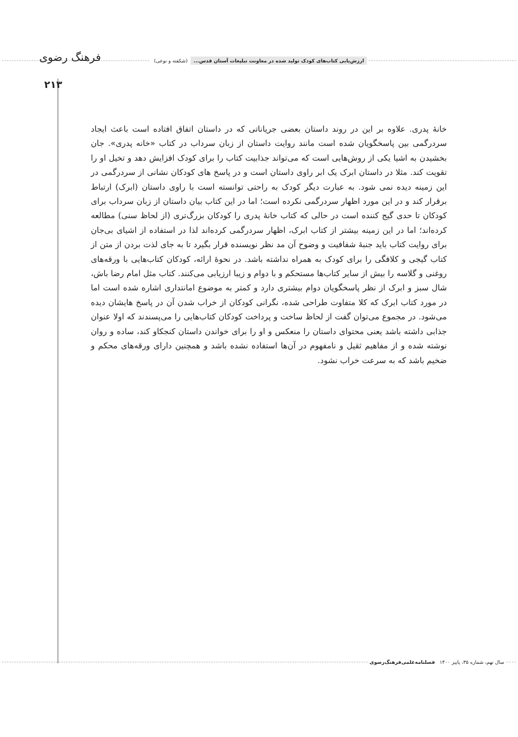ارزش‌یابی کتاب‌های کودک تولید شده در معاونت تبلیغات آستان قدس... (شکفته و نوعی) فرهنگ رضوی
۲۱۳
خانۀ پدری. علاوه بر این در روند داستان بعضی جریاناتی که در داستان اتفاق افتاده است باعث ایجاد سردرگمی بین پاسخگویان شده است مانند روایت داستان از زبان سرداب در کتاب «خانه پدری». جان بخشیدن به اشیا یکی از روش‌هایی است که می‌تواند جذابیت کتاب را برای کودک افزایش دهد و تخیل او را تقویت کند. مثلا در داستان ابرک یک ابر راوی داستان است و در پاسخ های کودکان نشانی از سردرگمی در این زمینه دیده نمی شود. به عبارت دیگر کودک به راحتی توانسته است با راوی داستان (ابرک) ارتباط برقرار کند و در این مورد اظهار سردرگمی نکرده است؛ اما در این کتاب بیان داستان از زبان سرداب برای کودکان تا حدی گیج کننده است در حالی که کتاب خانۀ پدری را کودکان بزرگ‌تری (از لحاظ سنی) مطالعه کرده‌اند؛ اما در این زمینه بیشتر از کتاب ابرک، اظهار سردرگمی کرده‌اند لذا در استفاده از اشیای بی‌جان برای روایت کتاب باید جنبۀ شفافیت و وضوح آن مد نظر نویسنده قرار بگیرد تا به جای لذت بردن از متن از کتاب گیجی و کلافگی را برای کودک به همراه نداشته باشد. در نحوۀ ارائه، کودکان کتاب‌هایی با ورقه‌های روغنی و گلاسه را بیش از سایر کتاب‌ها مستحکم و با دوام و زیبا ارزیابی می‌کنند. کتاب مثل امام رضا باش، شال سبز و ابرک از نظر پاسخگویان دوام بیشتری دارد و کمتر به موضوع امانتداری اشاره شده است اما در مورد کتاب ابرک که کلا متفاوت طراحی شده، نگرانی کودکان از خراب شدن آن در پاسخ هایشان دیده می‌شود. در مجموع می‌توان گفت از لحاظ ساخت و پرداخت کودکان کتاب‌هایی را می‌پسندند که اولا عنوان جذابی داشته باشد یعنی محتوای داستان را منعکس و او را برای خواندن داستان کنجکاو کند، ساده و روان نوشته شده و از مفاهیم ثقیل و نامفهوم در آن‌ها استفاده نشده باشد و همچنین دارای ورقه‌های محکم و ضخیم باشد که به سرعت خراب نشود.
سال نهم، شماره ۳۵، پاییز ۱۴۰۰ فصلنامه‌علمی‌فرهنگ‌رضوی